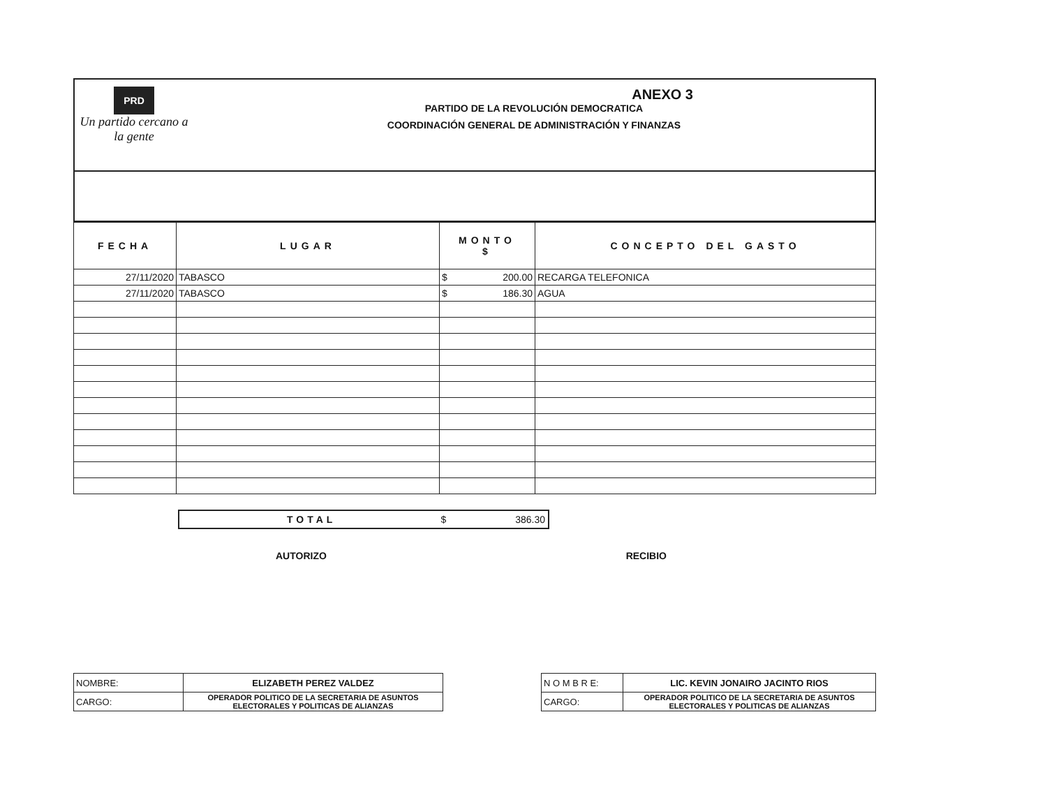PRD
Un partido cercano a la gente
ANEXO 3
PARTIDO DE LA REVOLUCIÓN DEMOCRATICA
COORDINACIÓN GENERAL DE ADMINISTRACIÓN Y FINANZAS
| FECHA | LUGAR | MONTO $ | CONCEPTO DEL GASTO |
| --- | --- | --- | --- |
| 27/11/2020 | TABASCO | $ 200.00 | RECARGA TELEFONICA |
| 27/11/2020 | TABASCO | $ 186.30 | AGUA |
TOTAL $ 386.30
AUTORIZO RECIBIO
| NOMBRE: | ELIZABETH PEREZ VALDEZ |
| CARGO: | OPERADOR POLITICO DE LA SECRETARIA DE ASUNTOS ELECTORALES Y POLITICAS DE ALIANZAS |
| N O M B R E: | LIC. KEVIN JONAIRO JACINTO RIOS |
| CARGO: | OPERADOR POLITICO DE LA SECRETARIA DE ASUNTOS ELECTORALES Y POLITICAS DE ALIANZAS |